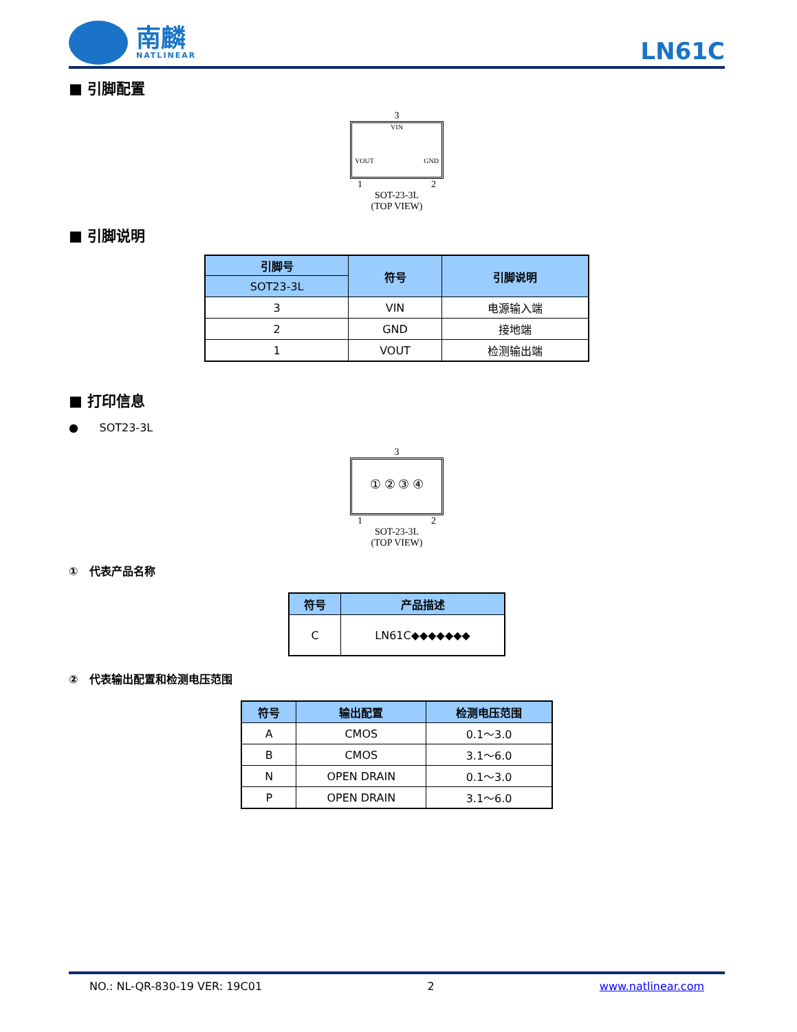南麟
NATLINEAR
LN61C
■ 引脚配置
3
VIN
VOUT GND
1 2
SOT-23-3L
(TOP VIEW)
■ 引脚说明
| 引脚号 | 符号 | 引脚说明 |
| --- | --- | --- |
| SOT23-3L | | |
| 3 | VIN | 电源输入端 |
| 2 | GND | 接地端 |
| 1 | VOUT | 检测输出端 |
■ 打印信息
● SOT23-3L
3
① ② ③ ④
1 2
SOT-23-3L
(TOP VIEW)
① 代表产品名称
| 符号 | 产品描述 |
| --- | --- |
| C | LN61C◆◆◆◆◆◆◆ |
② 代表输出配置和检测电压范围
| 符号 | 输出配置 | 检测电压范围 |
| --- | --- | --- |
| A | CMOS | 0.1～3.0 |
| B | CMOS | 3.1～6.0 |
| N | OPEN DRAIN | 0.1～3.0 |
| P | OPEN DRAIN | 3.1～6.0 |
NO.: NL-QR-830-19 VER: 19C01 2 www.natlinear.com